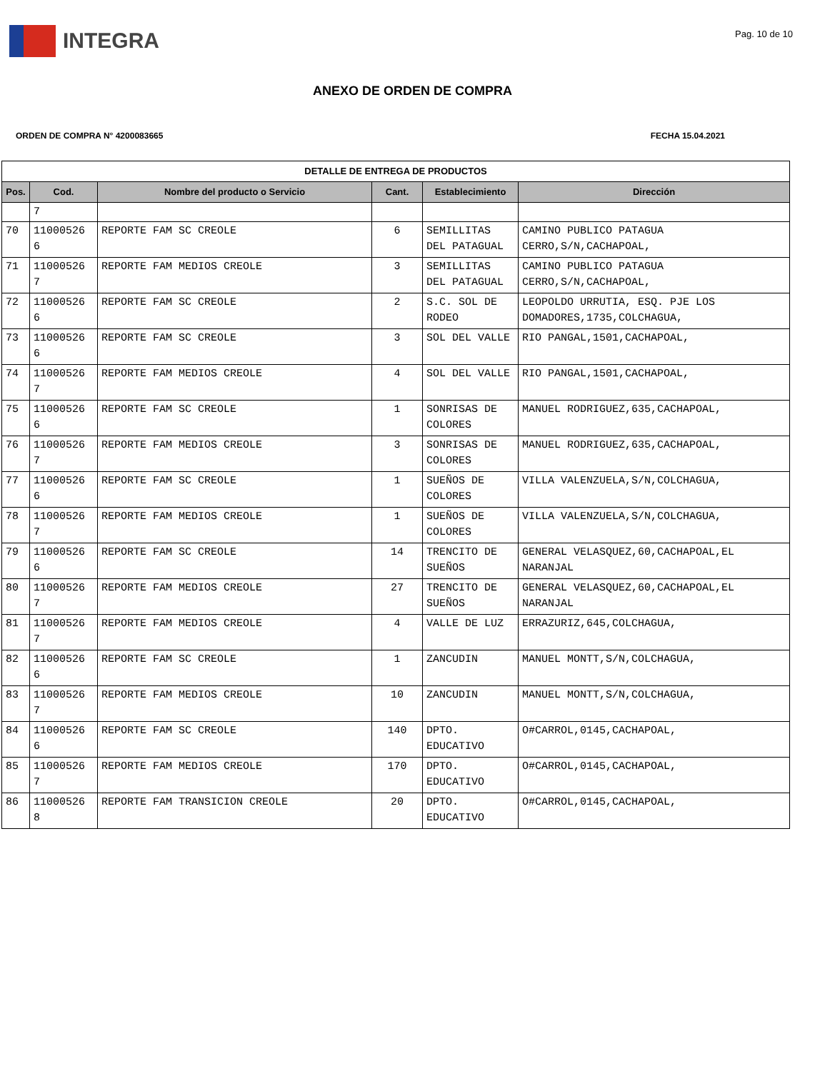INTEGRA
Pag. 10 de 10
ANEXO DE ORDEN DE COMPRA
ORDEN DE COMPRA N° 4200083665 FECHA 15.04.2021
| DETALLE DE ENTREGA DE PRODUCTOS | | | | | |
| --- | --- | --- | --- | --- | --- |
| Pos. | Cod. | Nombre del producto o Servicio | Cant. | Establecimiento | Dirección |
| | 7 | | | | |
| 70 | 11000526 6 | REPORTE FAM SC CREOLE | 6 | SEMILLITAS DEL PATAGUAL | CAMINO PUBLICO PATAGUA CERRO,S/N,CACHAPOAL, |
| 71 | 11000526 7 | REPORTE FAM MEDIOS CREOLE | 3 | SEMILLITAS DEL PATAGUAL | CAMINO PUBLICO PATAGUA CERRO,S/N,CACHAPOAL, |
| 72 | 11000526 6 | REPORTE FAM SC CREOLE | 2 | S.C. SOL DE RODEO | LEOPOLDO URRUTIA, ESQ. PJE LOS DOMADORES,1735,COLCHAGUA, |
| 73 | 11000526 6 | REPORTE FAM SC CREOLE | 3 | SOL DEL VALLE | RIO PANGAL,1501,CACHAPOAL, |
| 74 | 11000526 7 | REPORTE FAM MEDIOS CREOLE | 4 | SOL DEL VALLE | RIO PANGAL,1501,CACHAPOAL, |
| 75 | 11000526 6 | REPORTE FAM SC CREOLE | 1 | SONRISAS DE COLORES | MANUEL RODRIGUEZ,635,CACHAPOAL, |
| 76 | 11000526 7 | REPORTE FAM MEDIOS CREOLE | 3 | SONRISAS DE COLORES | MANUEL RODRIGUEZ,635,CACHAPOAL, |
| 77 | 11000526 6 | REPORTE FAM SC CREOLE | 1 | SUEÑOS DE COLORES | VILLA VALENZUELA,S/N,COLCHAGUA, |
| 78 | 11000526 7 | REPORTE FAM MEDIOS CREOLE | 1 | SUEÑOS DE COLORES | VILLA VALENZUELA,S/N,COLCHAGUA, |
| 79 | 11000526 6 | REPORTE FAM SC CREOLE | 14 | TRENCITO DE SUEÑOS | GENERAL VELASQUEZ,60,CACHAPOAL,EL NARANJAL |
| 80 | 11000526 7 | REPORTE FAM MEDIOS CREOLE | 27 | TRENCITO DE SUEÑOS | GENERAL VELASQUEZ,60,CACHAPOAL,EL NARANJAL |
| 81 | 11000526 7 | REPORTE FAM MEDIOS CREOLE | 4 | VALLE DE LUZ | ERRAZURIZ,645,COLCHAGUA, |
| 82 | 11000526 6 | REPORTE FAM SC CREOLE | 1 | ZANCUDIN | MANUEL MONTT,S/N,COLCHAGUA, |
| 83 | 11000526 7 | REPORTE FAM MEDIOS CREOLE | 10 | ZANCUDIN | MANUEL MONTT,S/N,COLCHAGUA, |
| 84 | 11000526 6 | REPORTE FAM SC CREOLE | 140 | DPTO. EDUCATIVO | O#CARROL,0145,CACHAPOAL, |
| 85 | 11000526 7 | REPORTE FAM MEDIOS CREOLE | 170 | DPTO. EDUCATIVO | O#CARROL,0145,CACHAPOAL, |
| 86 | 11000526 8 | REPORTE FAM TRANSICION CREOLE | 20 | DPTO. EDUCATIVO | O#CARROL,0145,CACHAPOAL, |